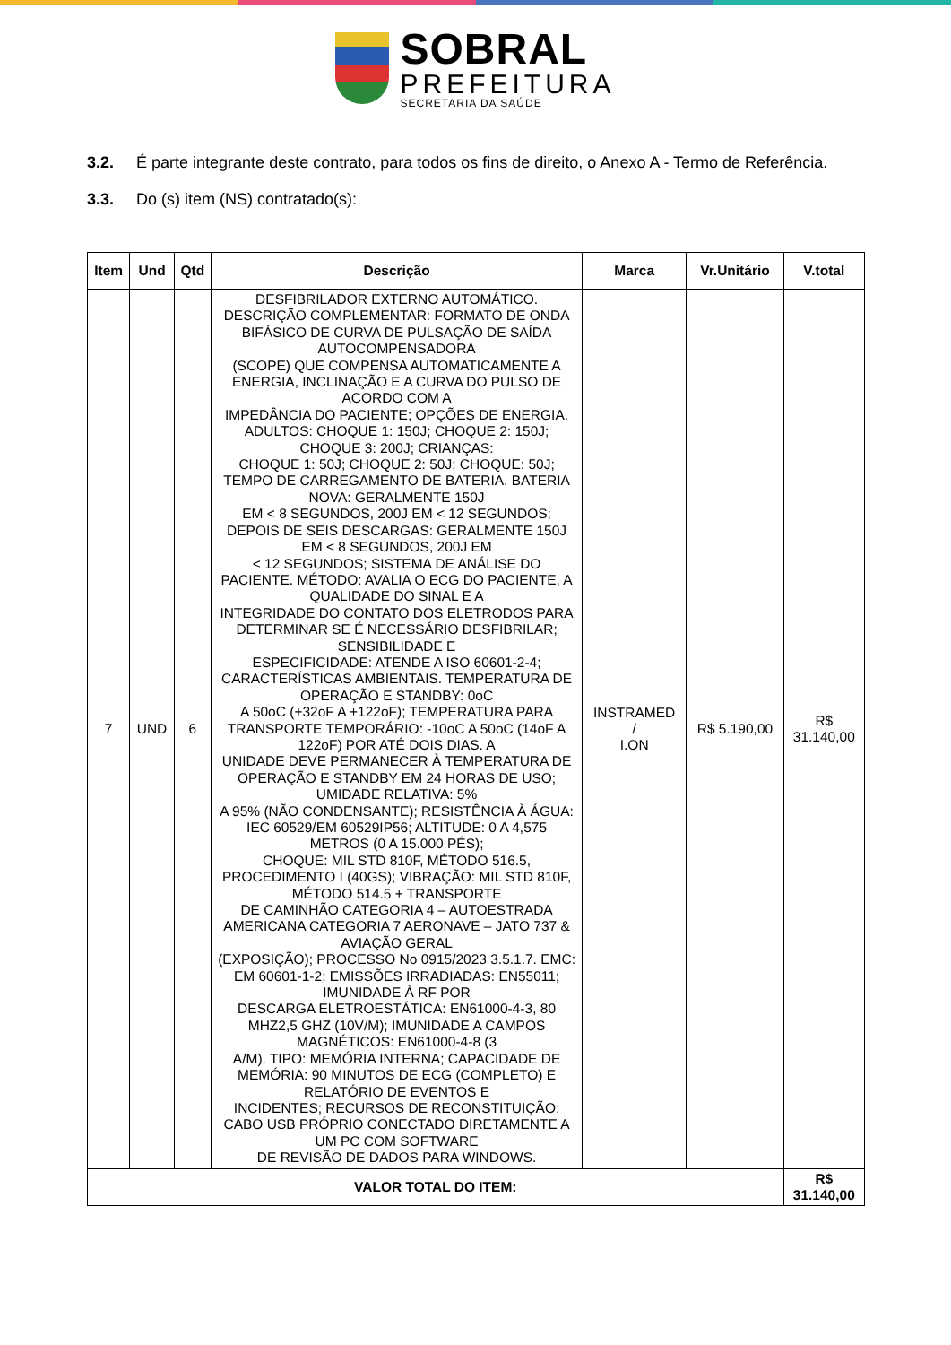SOBRAL
PREFEITURA
SECRETARIA DA SAÚDE
3.2. É parte integrante deste contrato, para todos os fins de direito, o Anexo A - Termo de Referência.
3.3. Do (s) item (NS) contratado(s):
| Item | Und | Qtd | Descrição | Marca | Vr.Unitário | V.total |
| --- | --- | --- | --- | --- | --- | --- |
| 7 | UND | 6 | DESFIBRILADOR EXTERNO AUTOMÁTICO. DESCRIÇÃO COMPLEMENTAR: FORMATO DE ONDA BIFÁSICO DE CURVA DE PULSAÇÃO DE SAÍDA AUTOCOMPENSADORA (SCOPE) QUE COMPENSA AUTOMATICAMENTE A ENERGIA, INCLINAÇÃO E A CURVA DO PULSO DE ACORDO COM A IMPEDÂNCIA DO PACIENTE; OPÇÕES DE ENERGIA. ADULTOS: CHOQUE 1: 150J; CHOQUE 2: 150J; CHOQUE 3: 200J; CRIANÇAS: CHOQUE 1: 50J; CHOQUE 2: 50J; CHOQUE: 50J; TEMPO DE CARREGAMENTO DE BATERIA. BATERIA NOVA: GERALMENTE 150J EM < 8 SEGUNDOS, 200J EM < 12 SEGUNDOS; DEPOIS DE SEIS DESCARGAS: GERALMENTE 150J EM < 8 SEGUNDOS, 200J EM < 12 SEGUNDOS; SISTEMA DE ANÁLISE DO PACIENTE. MÉTODO: AVALIA O ECG DO PACIENTE, A QUALIDADE DO SINAL E A INTEGRIDADE DO CONTATO DOS ELETRODOS PARA DETERMINAR SE É NECESSÁRIO DESFIBRILAR; SENSIBILIDADE E ESPECIFICIDADE: ATENDE A ISO 60601-2-4; CARACTERÍSTICAS AMBIENTAIS. TEMPERATURA DE OPERAÇÃO E STANDBY: 0oC A 50oC (+32oF A +122oF); TEMPERATURA PARA TRANSPORTE TEMPORÁRIO: -10oC A 50oC (14oF A 122oF) POR ATÉ DOIS DIAS. A UNIDADE DEVE PERMANECER À TEMPERATURA DE OPERAÇÃO E STANDBY EM 24 HORAS DE USO; UMIDADE RELATIVA: 5% A 95% (NÃO CONDENSANTE); RESISTÊNCIA À ÁGUA: IEC 60529/EM 60529IP56; ALTITUDE: 0 A 4,575 METROS (0 A 15.000 PÉS); CHOQUE: MIL STD 810F, MÉTODO 516.5, PROCEDIMENTO I (40GS); VIBRAÇÃO: MIL STD 810F, MÉTODO 514.5 + TRANSPORTE DE CAMINHÃO CATEGORIA 4 – AUTOESTRADA AMERICANA CATEGORIA 7 AERONAVE – JATO 737 & AVIAÇÃO GERAL (EXPOSIÇÃO); PROCESSO No 0915/2023 3.5.1.7. EMC: EM 60601-1-2; EMISSÕES IRRADIADAS: EN55011; IMUNIDADE À RF POR DESCARGA ELETROESTÁTICA: EN61000-4-3, 80 MHZ2,5 GHZ (10V/M); IMUNIDADE A CAMPOS MAGNÉTICOS: EN61000-4-8 (3 A/M). TIPO: MEMÓRIA INTERNA; CAPACIDADE DE MEMÓRIA: 90 MINUTOS DE ECG (COMPLETO) E RELATÓRIO DE EVENTOS E INCIDENTES; RECURSOS DE RECONSTITUIÇÃO: CABO USB PRÓPRIO CONECTADO DIRETAMENTE A UM PC COM SOFTWARE DE REVISÃO DE DADOS PARA WINDOWS. | INSTRAMED / I.ON | R$ 5.190,00 | R$ 31.140,00 |
| VALOR TOTAL DO ITEM: | | | | | | R$ 31.140,00 |